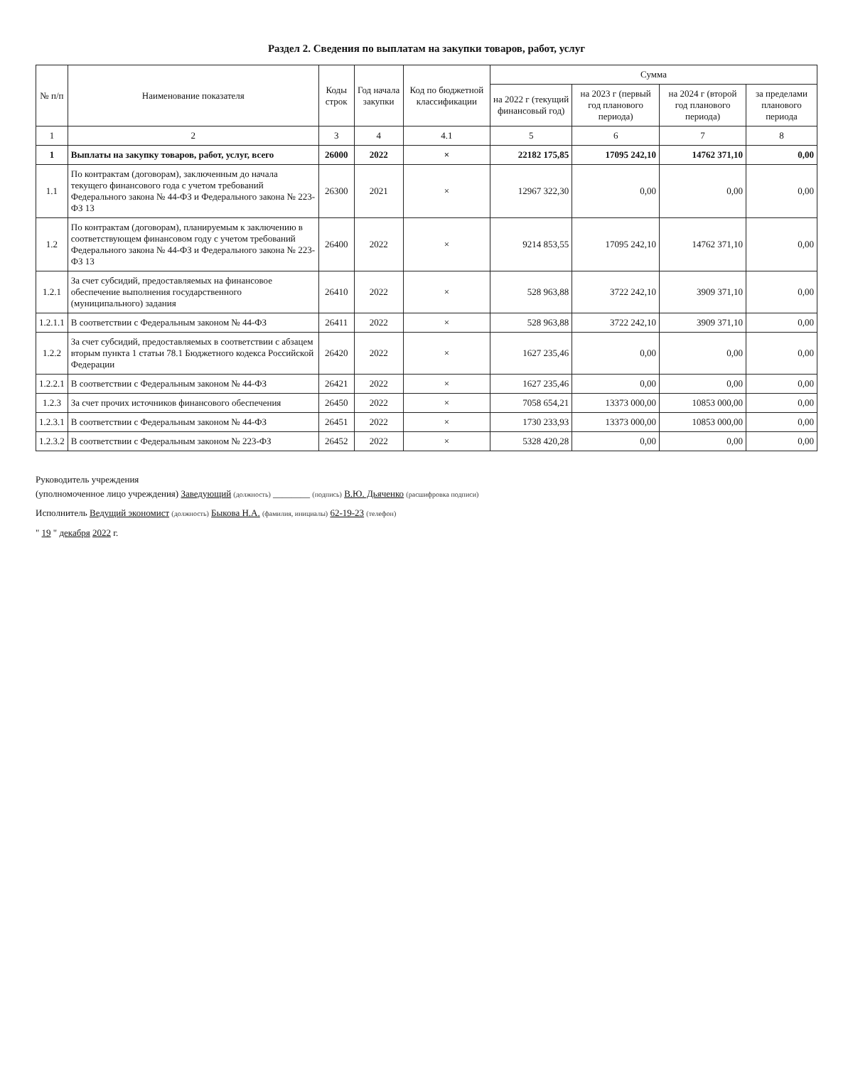Раздел 2. Сведения по выплатам на закупки товаров, работ, услуг
| № п/п | Наименование показателя | Коды строк | Год начала закупки | Код по бюджетной классификации | Сумма | | | |
| --- | --- | --- | --- | --- | --- | --- | --- | --- |
| | | | | | на 2022 г (текущий финансовый год) | на 2023 г (первый год планового периода) | на 2024 г (второй год планового периода) | за пределами планового периода |
| 1 | 2 | 3 | 4 | 4.1 | 5 | 6 | 7 | 8 |
| 1 | Выплаты на закупку товаров, работ, услуг, всего | 26000 | 2022 | × | 22182 175,85 | 17095 242,10 | 14762 371,10 | 0,00 |
| 1.1 | По контрактам (договорам), заключенным до начала текущего финансового года с учетом требований Федерального закона № 44-ФЗ и Федерального закона № 223-ФЗ 13 | 26300 | 2021 | × | 12967 322,30 | 0,00 | 0,00 | 0,00 |
| 1.2 | По контрактам (договорам), планируемым к заключению в соответствующем финансовом году с учетом требований Федерального закона № 44-ФЗ и Федерального закона № 223-ФЗ 13 | 26400 | 2022 | × | 9214 853,55 | 17095 242,10 | 14762 371,10 | 0,00 |
| 1.2.1 | За счет субсидий, предоставляемых на финансовое обеспечение выполнения государственного (муниципального) задания | 26410 | 2022 | × | 528 963,88 | 3722 242,10 | 3909 371,10 | 0,00 |
| 1.2.1.1 | В соответствии с Федеральным законом № 44-ФЗ | 26411 | 2022 | × | 528 963,88 | 3722 242,10 | 3909 371,10 | 0,00 |
| 1.2.2 | За счет субсидий, предоставляемых в соответствии с абзацем вторым пункта 1 статьи 78.1 Бюджетного кодекса Российской Федерации | 26420 | 2022 | × | 1627 235,46 | 0,00 | 0,00 | 0,00 |
| 1.2.2.1 | В соответствии с Федеральным законом № 44-ФЗ | 26421 | 2022 | × | 1627 235,46 | 0,00 | 0,00 | 0,00 |
| 1.2.3 | За счет прочих источников финансового обеспечения | 26450 | 2022 | × | 7058 654,21 | 13373 000,00 | 10853 000,00 | 0,00 |
| 1.2.3.1 | В соответствии с Федеральным законом № 44-ФЗ | 26451 | 2022 | × | 1730 233,93 | 13373 000,00 | 10853 000,00 | 0,00 |
| 1.2.3.2 | В соответствии с Федеральным законом № 223-ФЗ | 26452 | 2022 | × | 5328 420,28 | 0,00 | 0,00 | 0,00 |
Руководитель учреждения
(уполномоченное лицо учреждения) Заведующий (должность) ________ (подпись) В.Ю. Дьяченко (расшифровка подписи)
Исполнитель Ведущий экономист (должность) Быкова Н.А. (фамилия, инициалы) 62-19-23 (телефон)
" 19 " декабря 2022 г.